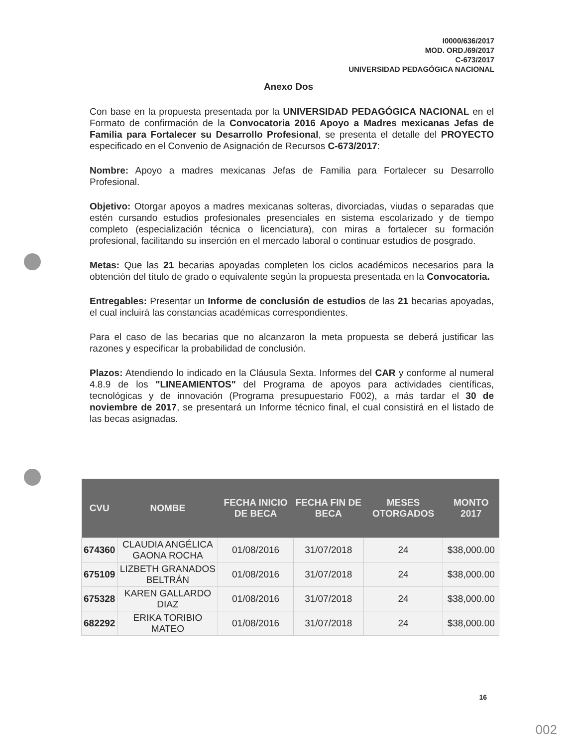I0000/636/2017
MOD. ORD./69/2017
C-673/2017
UNIVERSIDAD PEDAGÓGICA NACIONAL
Anexo Dos
Con base en la propuesta presentada por la UNIVERSIDAD PEDAGÓGICA NACIONAL en el Formato de confirmación de la Convocatoria 2016 Apoyo a Madres mexicanas Jefas de Familia para Fortalecer su Desarrollo Profesional, se presenta el detalle del PROYECTO especificado en el Convenio de Asignación de Recursos C-673/2017:
Nombre: Apoyo a madres mexicanas Jefas de Familia para Fortalecer su Desarrollo Profesional.
Objetivo: Otorgar apoyos a madres mexicanas solteras, divorciadas, viudas o separadas que estén cursando estudios profesionales presenciales en sistema escolarizado y de tiempo completo (especialización técnica o licenciatura), con miras a fortalecer su formación profesional, facilitando su inserción en el mercado laboral o continuar estudios de posgrado.
Metas: Que las 21 becarias apoyadas completen los ciclos académicos necesarios para la obtención del título de grado o equivalente según la propuesta presentada en la Convocatoria.
Entregables: Presentar un Informe de conclusión de estudios de las 21 becarias apoyadas, el cual incluirá las constancias académicas correspondientes.
Para el caso de las becarias que no alcanzaron la meta propuesta se deberá justificar las razones y especificar la probabilidad de conclusión.
Plazos: Atendiendo lo indicado en la Cláusula Sexta. Informes del CAR y conforme al numeral 4.8.9 de los "LINEAMIENTOS" del Programa de apoyos para actividades científicas, tecnológicas y de innovación (Programa presupuestario F002), a más tardar el 30 de noviembre de 2017, se presentará un Informe técnico final, el cual consistirá en el listado de las becas asignadas.
| CVU | NOMBE | FECHA INICIO DE BECA | FECHA FIN DE BECA | MESES OTORGADOS | MONTO 2017 |
| --- | --- | --- | --- | --- | --- |
| 674360 | CLAUDIA ANGÉLICA GAONA ROCHA | 01/08/2016 | 31/07/2018 | 24 | $38,000.00 |
| 675109 | LIZBETH GRANADOS BELTRÁN | 01/08/2016 | 31/07/2018 | 24 | $38,000.00 |
| 675328 | KAREN GALLARDO DIAZ | 01/08/2016 | 31/07/2018 | 24 | $38,000.00 |
| 682292 | ERIKA TORIBIO MATEO | 01/08/2016 | 31/07/2018 | 24 | $38,000.00 |
16
002